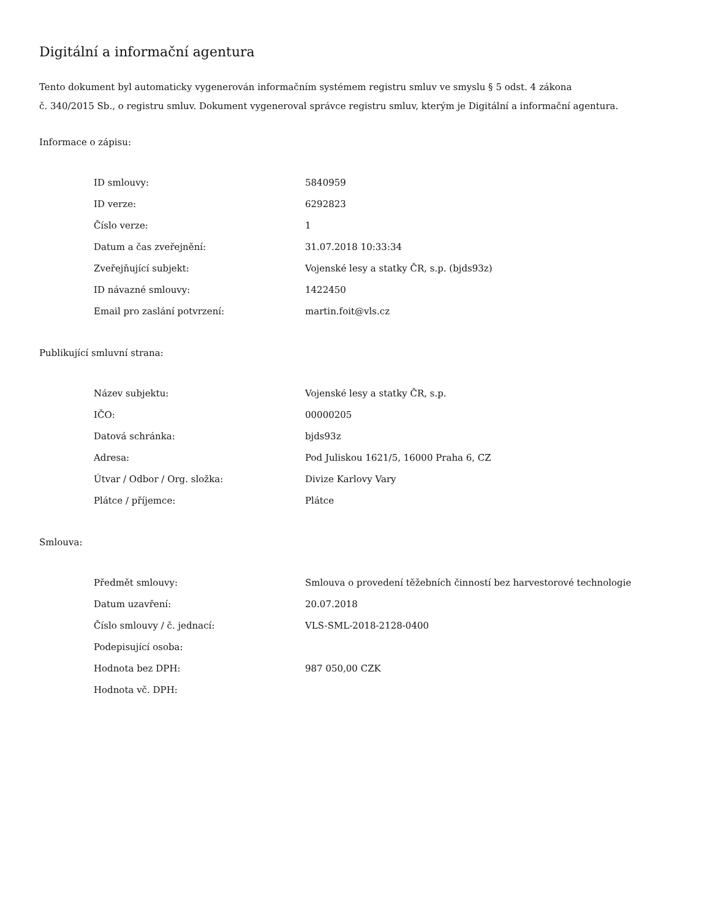Digitální a informační agentura
Tento dokument byl automaticky vygenerován informačním systémem registru smluv ve smyslu § 5 odst. 4 zákona
č. 340/2015 Sb., o registru smluv. Dokument vygeneroval správce registru smluv, kterým je Digitální a informační agentura.
Informace o zápisu:
| ID smlouvy: | 5840959 |
| ID verze: | 6292823 |
| Číslo verze: | 1 |
| Datum a čas zveřejnění: | 31.07.2018 10:33:34 |
| Zveřejňující subjekt: | Vojenské lesy a statky ČR, s.p. (bjds93z) |
| ID návazné smlouvy: | 1422450 |
| Email pro zaslání potvrzení: | martin.foit@vls.cz |
Publikující smluvní strana:
| Název subjektu: | Vojenské lesy a statky ČR, s.p. |
| IČO: | 00000205 |
| Datová schránka: | bjds93z |
| Adresa: | Pod Juliskou 1621/5, 16000 Praha 6, CZ |
| Útvar / Odbor / Org. složka: | Divize Karlovy Vary |
| Plátce / příjemce: | Plátce |
Smlouva:
| Předmět smlouvy: | Smlouva o provedení těžebních činností bez harvestorové technologie |
| Datum uzavření: | 20.07.2018 |
| Číslo smlouvy / č. jednací: | VLS-SML-2018-2128-0400 |
| Podepisující osoba: | |
| Hodnota bez DPH: | 987 050,00 CZK |
| Hodnota vč. DPH: | |